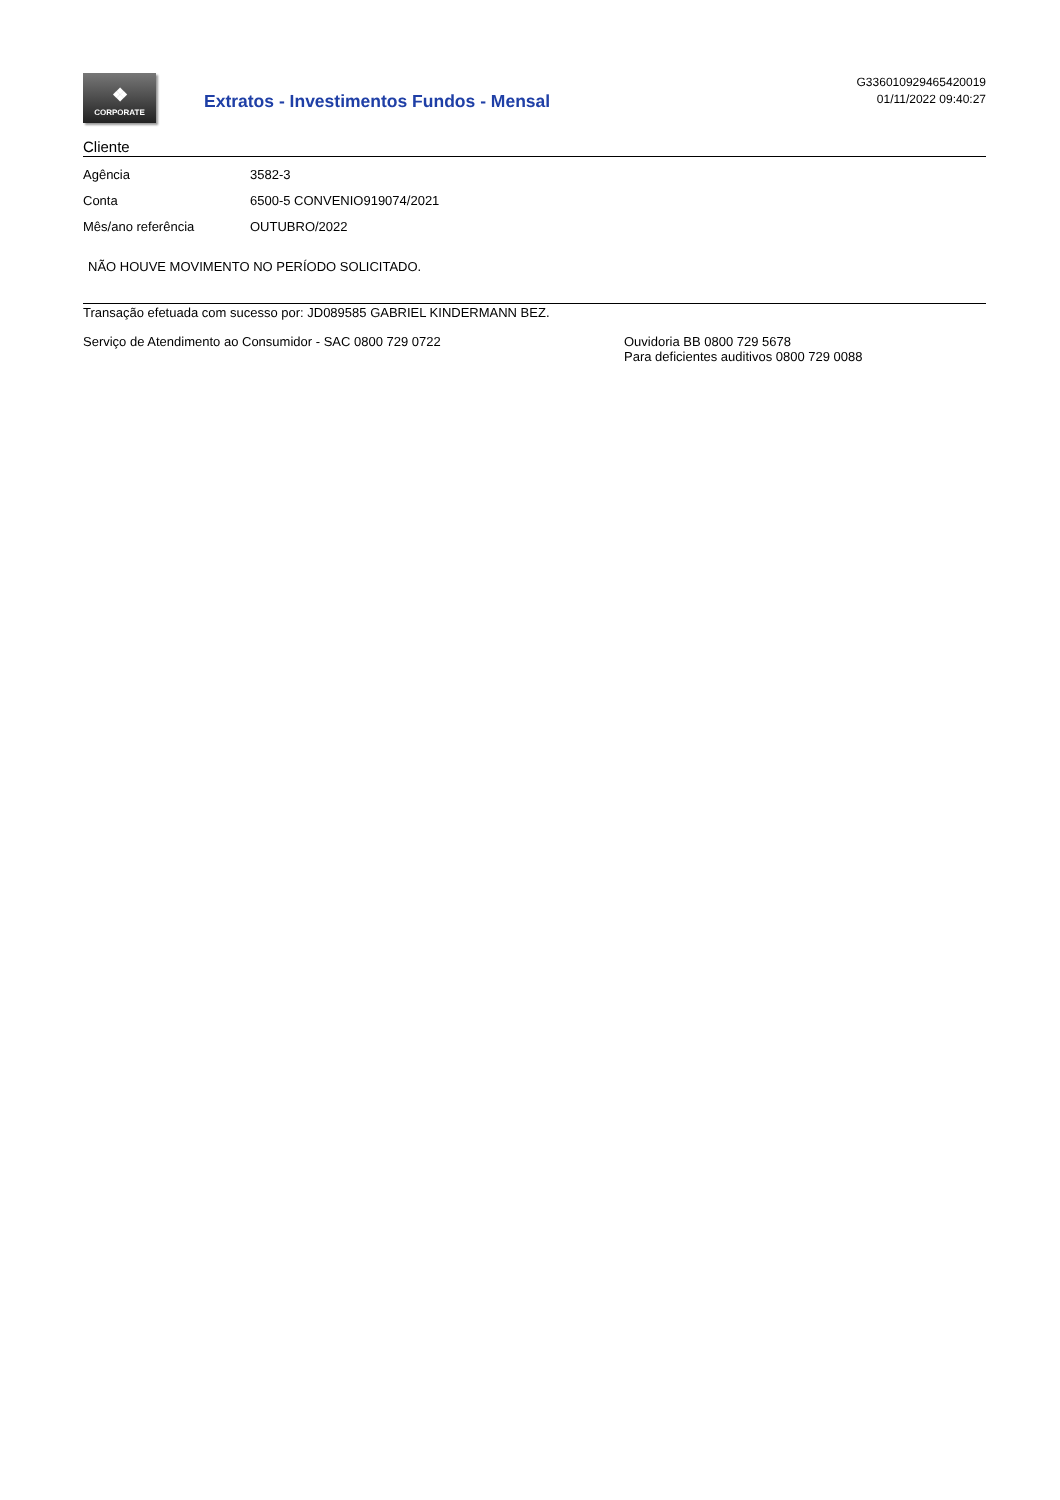❖
CORPORATE
Extratos - Investimentos Fundos - Mensal
G336010929465420019
01/11/2022 09:40:27
Cliente
| Agência | 3582-3 |
| Conta | 6500-5 CONVENIO919074/2021 |
| Mês/ano referência | OUTUBRO/2022 |
NÃO HOUVE MOVIMENTO NO PERÍODO SOLICITADO.
Transação efetuada com sucesso por: JD089585 GABRIEL KINDERMANN BEZ.
Serviço de Atendimento ao Consumidor - SAC 0800 729 0722 Ouvidoria BB 0800 729 5678
Para deficientes auditivos 0800 729 0088